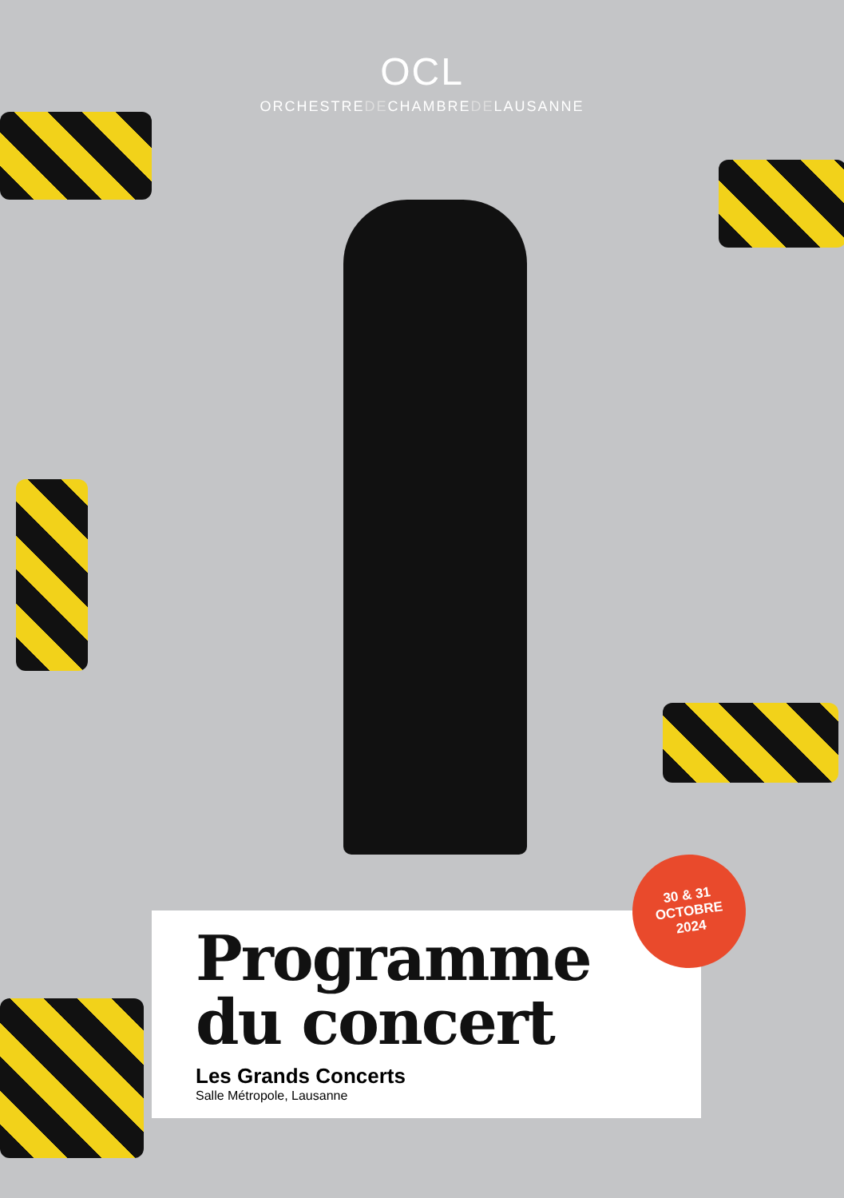OCL
ORCHESTREDECHAMBREDELAUSANNE
Programme
du concert
Les Grands Concerts
Salle Métropole, Lausanne
30 & 31
OCTOBRE
2024